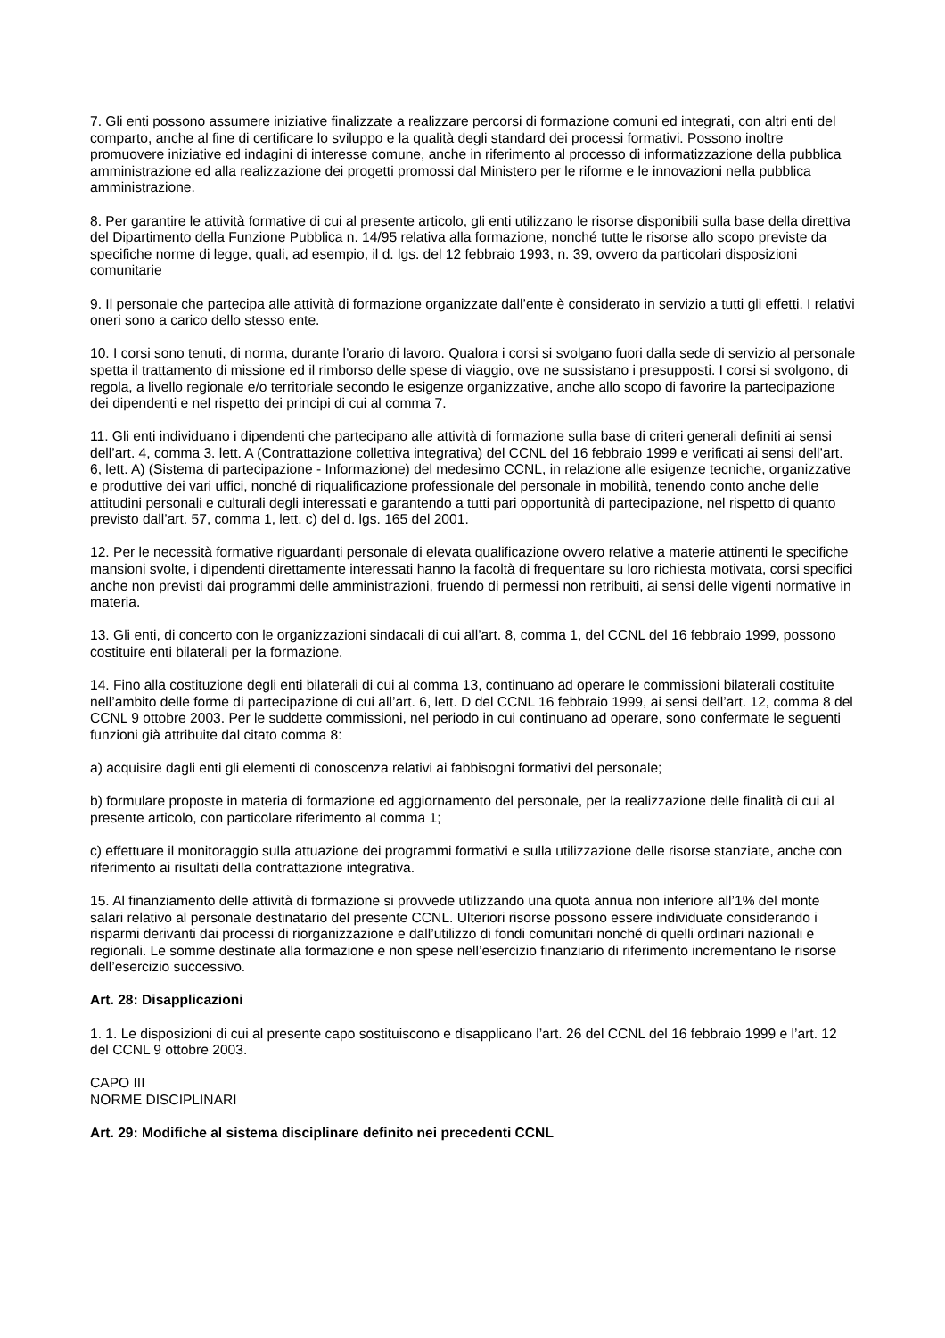7. Gli enti possono assumere iniziative finalizzate a realizzare percorsi di formazione comuni ed integrati, con altri enti del comparto, anche al fine di certificare lo sviluppo e la qualità degli standard dei processi formativi. Possono inoltre promuovere iniziative ed indagini di interesse comune, anche in riferimento al processo di informatizzazione della pubblica amministrazione ed alla realizzazione dei progetti promossi dal Ministero per le riforme e le innovazioni nella pubblica amministrazione.
8. Per garantire le attività formative di cui al presente articolo, gli enti utilizzano le risorse disponibili sulla base della direttiva del Dipartimento della Funzione Pubblica n. 14/95 relativa alla formazione, nonché tutte le risorse allo scopo previste da specifiche norme di legge, quali, ad esempio, il d. lgs. del 12 febbraio 1993, n. 39, ovvero da particolari disposizioni comunitarie
9. Il personale che partecipa alle attività di formazione organizzate dall’ente è considerato in servizio a tutti gli effetti. I relativi oneri sono a carico dello stesso ente.
10. I corsi sono tenuti, di norma, durante l’orario di lavoro. Qualora i corsi si svolgano fuori dalla sede di servizio al personale spetta il trattamento di missione ed il rimborso delle spese di viaggio, ove ne sussistano i presupposti. I corsi si svolgono, di regola, a livello regionale e/o territoriale secondo le esigenze organizzative, anche allo scopo di favorire la partecipazione dei dipendenti e nel rispetto dei principi di cui al comma 7.
11. Gli enti individuano i dipendenti che partecipano alle attività di formazione sulla base di criteri generali definiti ai sensi dell’art. 4, comma 3. lett. A (Contrattazione collettiva integrativa) del CCNL del 16 febbraio 1999 e verificati ai sensi dell’art. 6, lett. A) (Sistema di partecipazione - Informazione) del medesimo CCNL, in relazione alle esigenze tecniche, organizzative e produttive dei vari uffici, nonché di riqualificazione professionale del personale in mobilità, tenendo conto anche delle attitudini personali e culturali degli interessati e garantendo a tutti pari opportunità di partecipazione, nel rispetto di quanto previsto dall’art. 57, comma 1, lett. c) del d. lgs. 165 del 2001.
12. Per le necessità formative riguardanti personale di elevata qualificazione ovvero relative a materie attinenti le specifiche mansioni svolte, i dipendenti direttamente interessati hanno la facoltà di frequentare su loro richiesta motivata, corsi specifici anche non previsti dai programmi delle amministrazioni, fruendo di permessi non retribuiti, ai sensi delle vigenti normative in materia.
13. Gli enti, di concerto con le organizzazioni sindacali di cui all’art. 8, comma 1, del CCNL del 16 febbraio 1999, possono costituire enti bilaterali per la formazione.
14. Fino alla costituzione degli enti bilaterali di cui al comma 13, continuano ad operare le commissioni bilaterali costituite nell’ambito delle forme di partecipazione di cui all’art. 6, lett. D del CCNL 16 febbraio 1999, ai sensi dell’art. 12, comma 8 del CCNL 9 ottobre 2003. Per le suddette commissioni, nel periodo in cui continuano ad operare, sono confermate le seguenti funzioni già attribuite dal citato comma 8:
a) acquisire dagli enti gli elementi di conoscenza relativi ai fabbisogni formativi del personale;
b) formulare proposte in materia di formazione ed aggiornamento del personale, per la realizzazione delle finalità di cui al presente articolo, con particolare riferimento al comma 1;
c) effettuare il monitoraggio sulla attuazione dei programmi formativi e sulla utilizzazione delle risorse stanziate, anche con riferimento ai risultati della contrattazione integrativa.
15. Al finanziamento delle attività di formazione si provvede utilizzando una quota annua non inferiore all’1% del monte salari relativo al personale destinatario del presente CCNL. Ulteriori risorse possono essere individuate considerando i risparmi derivanti dai processi di riorganizzazione e dall’utilizzo di fondi comunitari nonché di quelli ordinari nazionali e regionali. Le somme destinate alla formazione e non spese nell’esercizio finanziario di riferimento incrementano le risorse dell’esercizio successivo.
Art. 28: Disapplicazioni
1. 1. Le disposizioni di cui al presente capo sostituiscono e disapplicano l’art. 26 del CCNL del 16 febbraio 1999 e l’art. 12 del CCNL 9 ottobre 2003.
CAPO III
NORME DISCIPLINARI
Art. 29: Modifiche al sistema disciplinare definito nei precedenti CCNL